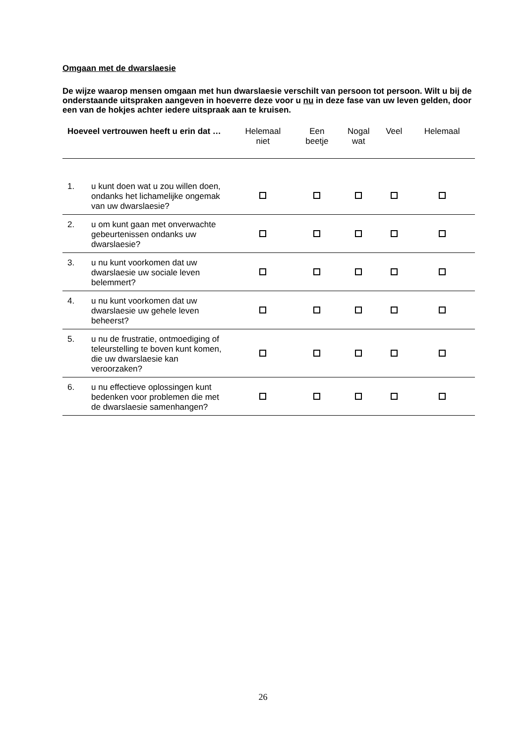Omgaan met de dwarslaesie
De wijze waarop mensen omgaan met hun dwarslaesie verschilt van persoon tot persoon. Wilt u bij de onderstaande uitspraken aangeven in hoeverre deze voor u nu in deze fase van uw leven gelden, door een van de hokjes achter iedere uitspraak aan te kruisen.
| Hoeveel vertrouwen heeft u erin dat … | | Helemaal niet | Een beetje | Nogal wat | Veel | Helemaal |
| --- | --- | --- | --- | --- | --- | --- |
| 1. | u kunt doen wat u zou willen doen, ondanks het lichamelijke ongemak van uw dwarslaesie? | | | | | |
| 2. | u om kunt gaan met onverwachte gebeurtenissen ondanks uw dwarslaesie? | | | | | |
| 3. | u nu kunt voorkomen dat uw dwarslaesie uw sociale leven belemmert? | | | | | |
| 4. | u nu kunt voorkomen dat uw dwarslaesie uw gehele leven beheerst? | | | | | |
| 5. | u nu de frustratie, ontmoediging of teleurstelling te boven kunt komen, die uw dwarslaesie kan veroorzaken? | | | | | |
| 6. | u nu effectieve oplossingen kunt bedenken voor problemen die met de dwarslaesie samenhangen? | | | | | |
26